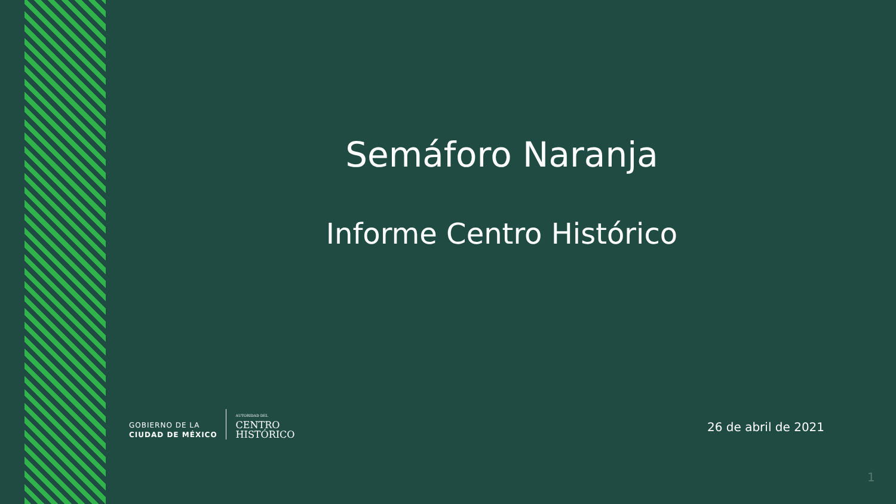Semáforo Naranja
Informe Centro Histórico
GOBIERNO DE LA
CIUDAD DE MÉXICO
AUTORIDAD DEL
CENTRO
HISTÓRICO
26 de abril de 2021
1